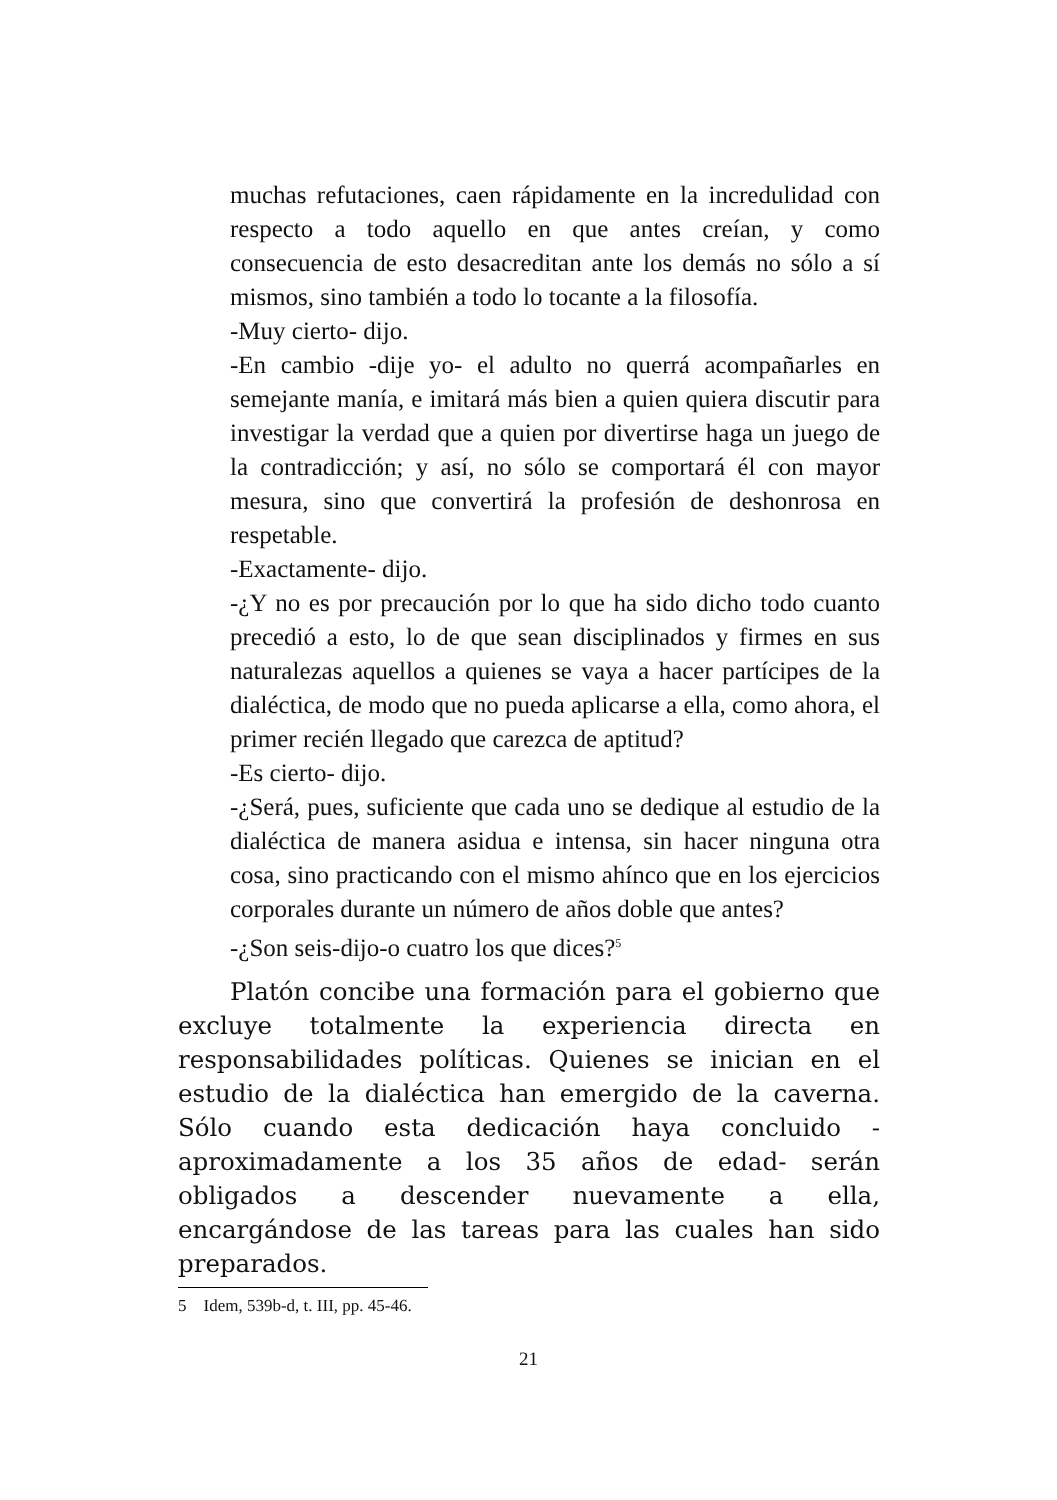muchas refutaciones, caen rápidamente en la incredulidad con respecto a todo aquello en que antes creían, y como consecuencia de esto desacreditan ante los demás no sólo a sí mismos, sino también a todo lo tocante a la filosofía.
-Muy cierto- dijo.
-En cambio -dije yo- el adulto no querrá acompañarles en semejante manía, e imitará más bien a quien quiera discutir para investigar la verdad que a quien por divertirse haga un juego de la contradicción; y así, no sólo se comportará él con mayor mesura, sino que convertirá la profesión de deshonrosa en respetable.
-Exactamente- dijo.
-¿Y no es por precaución por lo que ha sido dicho todo cuanto precedió a esto, lo de que sean disciplinados y firmes en sus naturalezas aquellos a quienes se vaya a hacer partícipes de la dialéctica, de modo que no pueda aplicarse a ella, como ahora, el primer recién llegado que carezca de aptitud?
-Es cierto- dijo.
-¿Será, pues, suficiente que cada uno se dedique al estudio de la dialéctica de manera asidua e intensa, sin hacer ninguna otra cosa, sino practicando con el mismo ahínco que en los ejercicios corporales durante un número de años doble que antes?
-¿Son seis-dijo-o cuatro los que dices?<sup>5</sup>
Platón concibe una formación para el gobierno que excluye totalmente la experiencia directa en responsabilidades políticas. Quienes se inician en el estudio de la dialéctica han emergido de la caverna. Sólo cuando esta dedicación haya concluido -aproximadamente a los 35 años de edad- serán obligados a descender nuevamente a ella, encargándose de las tareas para las cuales han sido preparados.
5 Idem, 539b-d, t. III, pp. 45-46.
21